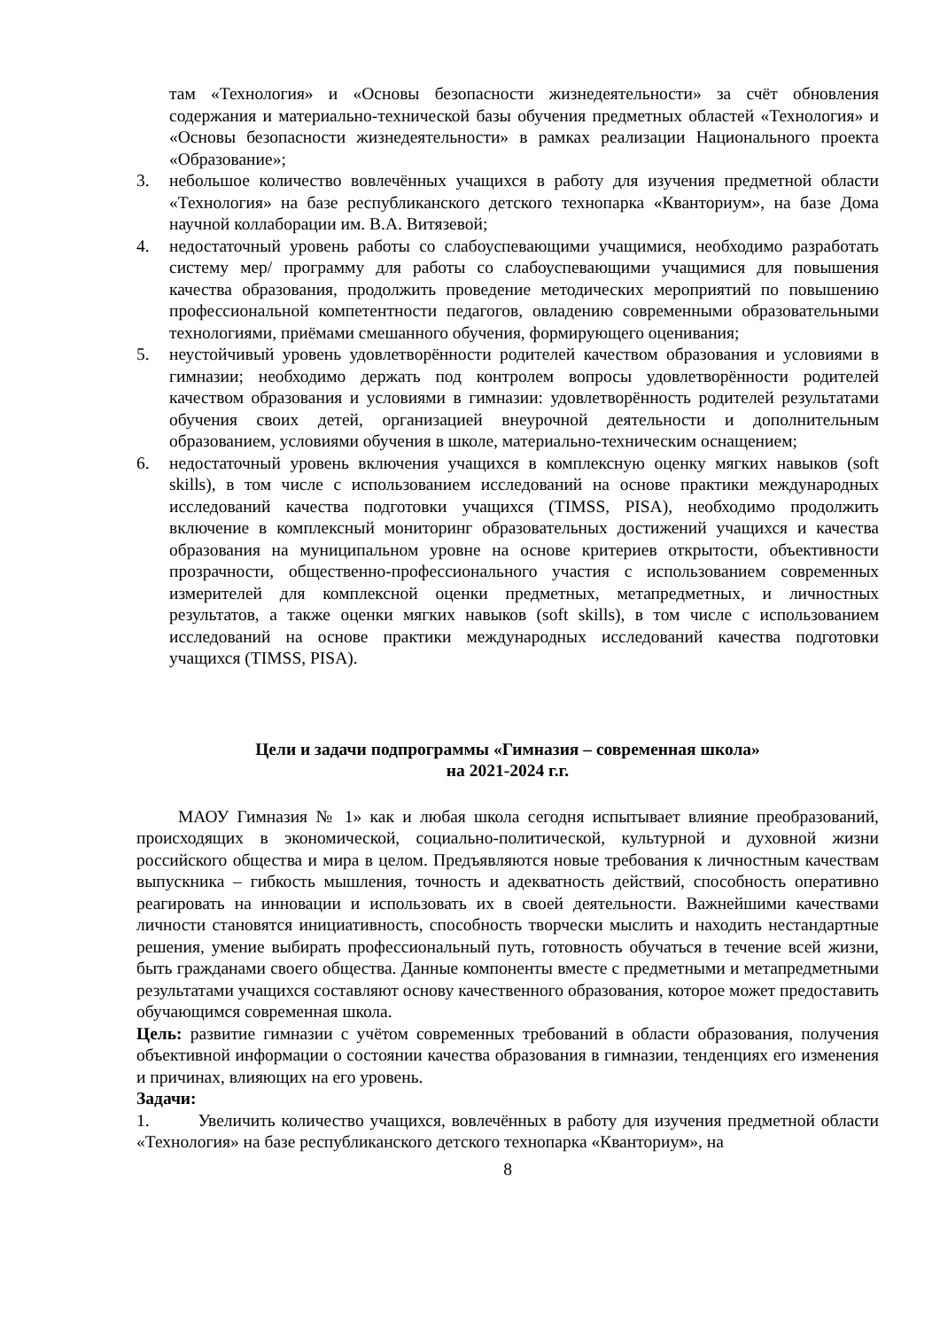там «Технология» и «Основы безопасности жизнедеятельности» за счёт обновления содержания и материально-технической базы обучения предметных областей «Технология» и «Основы безопасности жизнедеятельности» в рамках реализации Национального проекта «Образование»;
3. небольшое количество вовлечённых учащихся в работу для изучения предметной области «Технология» на базе республиканского детского технопарка «Кванториум», на базе Дома научной коллаборации им. В.А. Витязевой;
4. недостаточный уровень работы со слабоуспевающими учащимися, необходимо разработать систему мер/ программу для работы со слабоуспевающими учащимися для повышения качества образования, продолжить проведение методических мероприятий по повышению профессиональной компетентности педагогов, овладению современными образовательными технологиями, приёмами смешанного обучения, формирующего оценивания;
5. неустойчивый уровень удовлетворённости родителей качеством образования и условиями в гимназии; необходимо держать под контролем вопросы удовлетворённости родителей качеством образования и условиями в гимназии: удовлетворённость родителей результатами обучения своих детей, организацией внеурочной деятельности и дополнительным образованием, условиями обучения в школе, материально-техническим оснащением;
6. недостаточный уровень включения учащихся в комплексную оценку мягких навыков (soft skills), в том числе с использованием исследований на основе практики международных исследований качества подготовки учащихся (TIMSS, PISA), необходимо продолжить включение в комплексный мониторинг образовательных достижений учащихся и качества образования на муниципальном уровне на основе критериев открытости, объективности прозрачности, общественно-профессионального участия с использованием современных измерителей для комплексной оценки предметных, метапредметных, и личностных результатов, а также оценки мягких навыков (soft skills), в том числе с использованием исследований на основе практики международных исследований качества подготовки учащихся (TIMSS, PISA).
Цели и задачи подпрограммы «Гимназия – современная школа»
на 2021-2024 г.г.
МАОУ Гимназия № 1» как и любая школа сегодня испытывает влияние преобразований, происходящих в экономической, социально-политической, культурной и духовной жизни российского общества и мира в целом. Предъявляются новые требования к личностным качествам выпускника – гибкость мышления, точность и адекватность действий, способность оперативно реагировать на инновации и использовать их в своей деятельности. Важнейшими качествами личности становятся инициативность, способность творчески мыслить и находить нестандартные решения, умение выбирать профессиональный путь, готовность обучаться в течение всей жизни, быть гражданами своего общества. Данные компоненты вместе с предметными и метапредметными результатами учащихся составляют основу качественного образования, которое может предоставить обучающимся современная школа.
Цель: развитие гимназии с учётом современных требований в области образования, получения объективной информации о состоянии качества образования в гимназии, тенденциях его изменения и причинах, влияющих на его уровень.
Задачи:
1. Увеличить количество учащихся, вовлечённых в работу для изучения предметной области «Технология» на базе республиканского детского технопарка «Кванториум», на
8